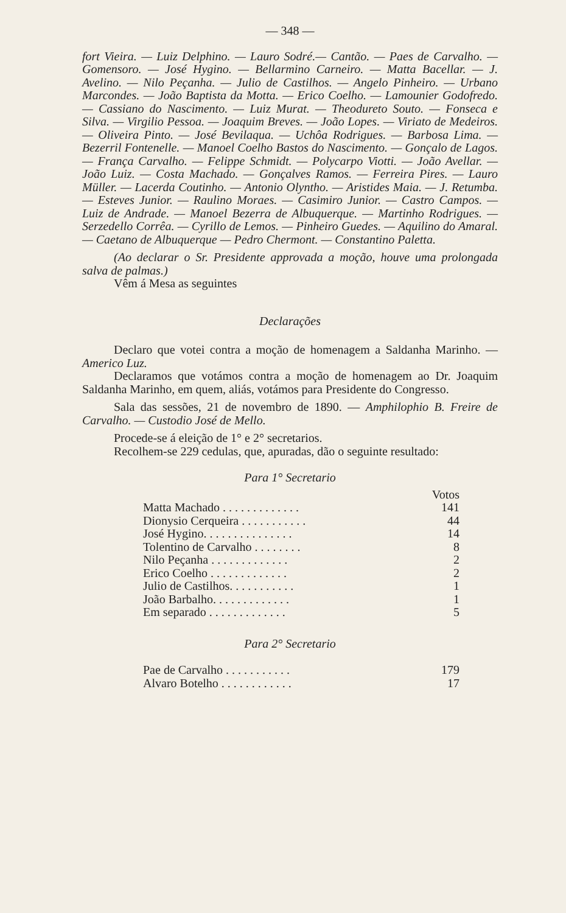— 348 —
fort Vieira. — Luiz Delphino. — Lauro Sodré.— Cantão. — Paes de Carvalho. — Gomensoro. — José Hygino. — Bellarmino Carneiro. — Matta Bacellar. — J. Avelino. — Nilo Peçanha. — Julio de Castilhos. — Angelo Pinheiro. — Urbano Marcondes. — João Baptista da Motta. — Erico Coelho. — Lamounier Godofredo. — Cassiano do Nascimento. — Luiz Murat. — Theodureto Souto. — Fonseca e Silva. — Virgilio Pessoa. — Joaquim Breves. — João Lopes. — Viriato de Medeiros. — Oliveira Pinto. — José Bevilaqua. — Uchôa Rodrigues. — Barbosa Lima. — Bezerril Fontenelle. — Manoel Coelho Bastos do Nascimento. — Gonçalo de Lagos. — França Carvalho. — Felippe Schmidt. — Polycarpo Viotti. — João Avellar. — João Luiz. — Costa Machado. — Gonçalves Ramos. — Ferreira Pires. — Lauro Müller. — Lacerda Coutinho. — Antonio Olyntho. — Aristides Maia. — J. Retumba. — Esteves Junior. — Raulino Moraes. — Casimiro Junior. — Castro Campos. — Luiz de Andrade. — Manoel Bezerra de Albuquerque. — Martinho Rodrigues. — Serzedello Corrêa. — Cyrillo de Lemos. — Pinheiro Guedes. — Aquilino do Amaral.— Caetano de Albuquerque — Pedro Chermont. — Constantino Paletta.
(Ao declarar o Sr. Presidente approvada a moção, houve uma prolongada salva de palmas.)
Vêm á Mesa as seguintes
Declarações
Declaro que votei contra a moção de homenagem a Saldanha Marinho. — Americo Luz.
Declaramos que votámos contra a moção de homenagem ao Dr. Joaquim Saldanha Marinho, em quem, aliás, votámos para Presidente do Congresso.
Sala das sessões, 21 de novembro de 1890. — Amphilophio B. Freire de Carvalho. — Custodio José de Mello.
Procede-se á eleição de 1° e 2° secretarios.
Recolhem-se 229 cedulas, que, apuradas, dão o seguinte resultado:
Para 1° Secretario
| | Votos |
| --- | --- |
| Matta Machado . . . . . . . . . . . . . | 141 |
| Dionysio Cerqueira . . . . . . . . . . . | 44 |
| José Hygino. . . . . . . . . . . . . . . | 14 |
| Tolentino de Carvalho . . . . . . . . | 8 |
| Nilo Peçanha . . . . . . . . . . . . . | 2 |
| Erico Coelho . . . . . . . . . . . . . | 2 |
| Julio de Castilhos. . . . . . . . . . . | 1 |
| João Barbalho. . . . . . . . . . . . . | 1 |
| Em separado . . . . . . . . . . . . . | 5 |
Para 2° Secretario
| Pae de Carvalho . . . . . . . . . . . | 179 |
| Alvaro Botelho . . . . . . . . . . . . | 17 |